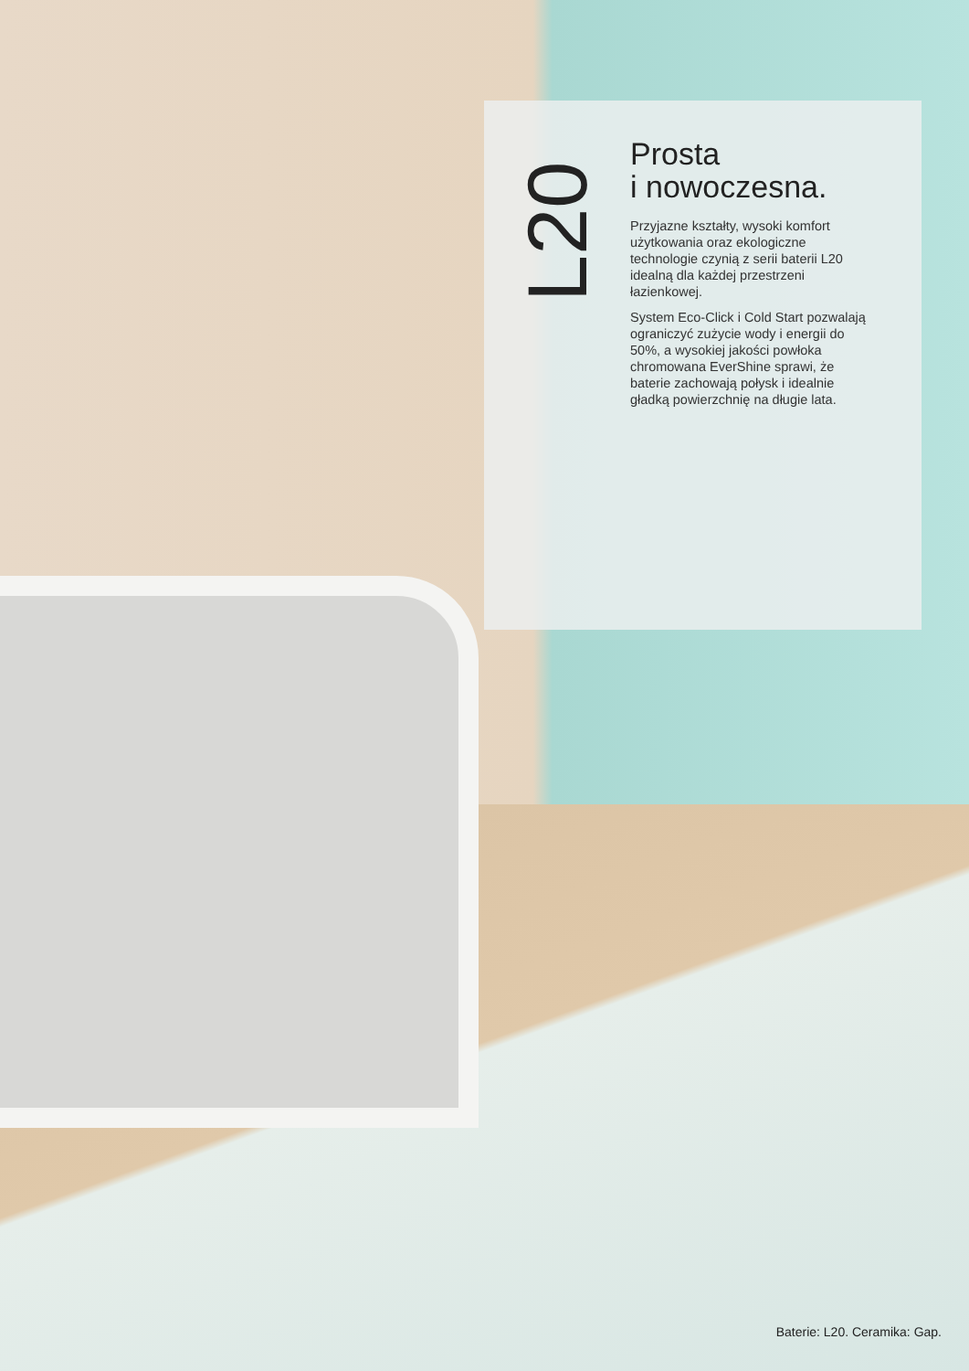L20
Prosta
i nowoczesna.
Przyjazne kształty, wysoki komfort użytkowania oraz ekologiczne technologie czynią z serii baterii L20 idealną dla każdej przestrzeni łazienkowej.
System Eco-Click i Cold Start pozwalają ograniczyć zużycie wody i energii do 50%, a wysokiej jakości powłoka chromowana EverShine sprawi, że baterie zachowają połysk i idealnie gładką powierzchnię na długie lata.
Baterie: L20. Ceramika: Gap.